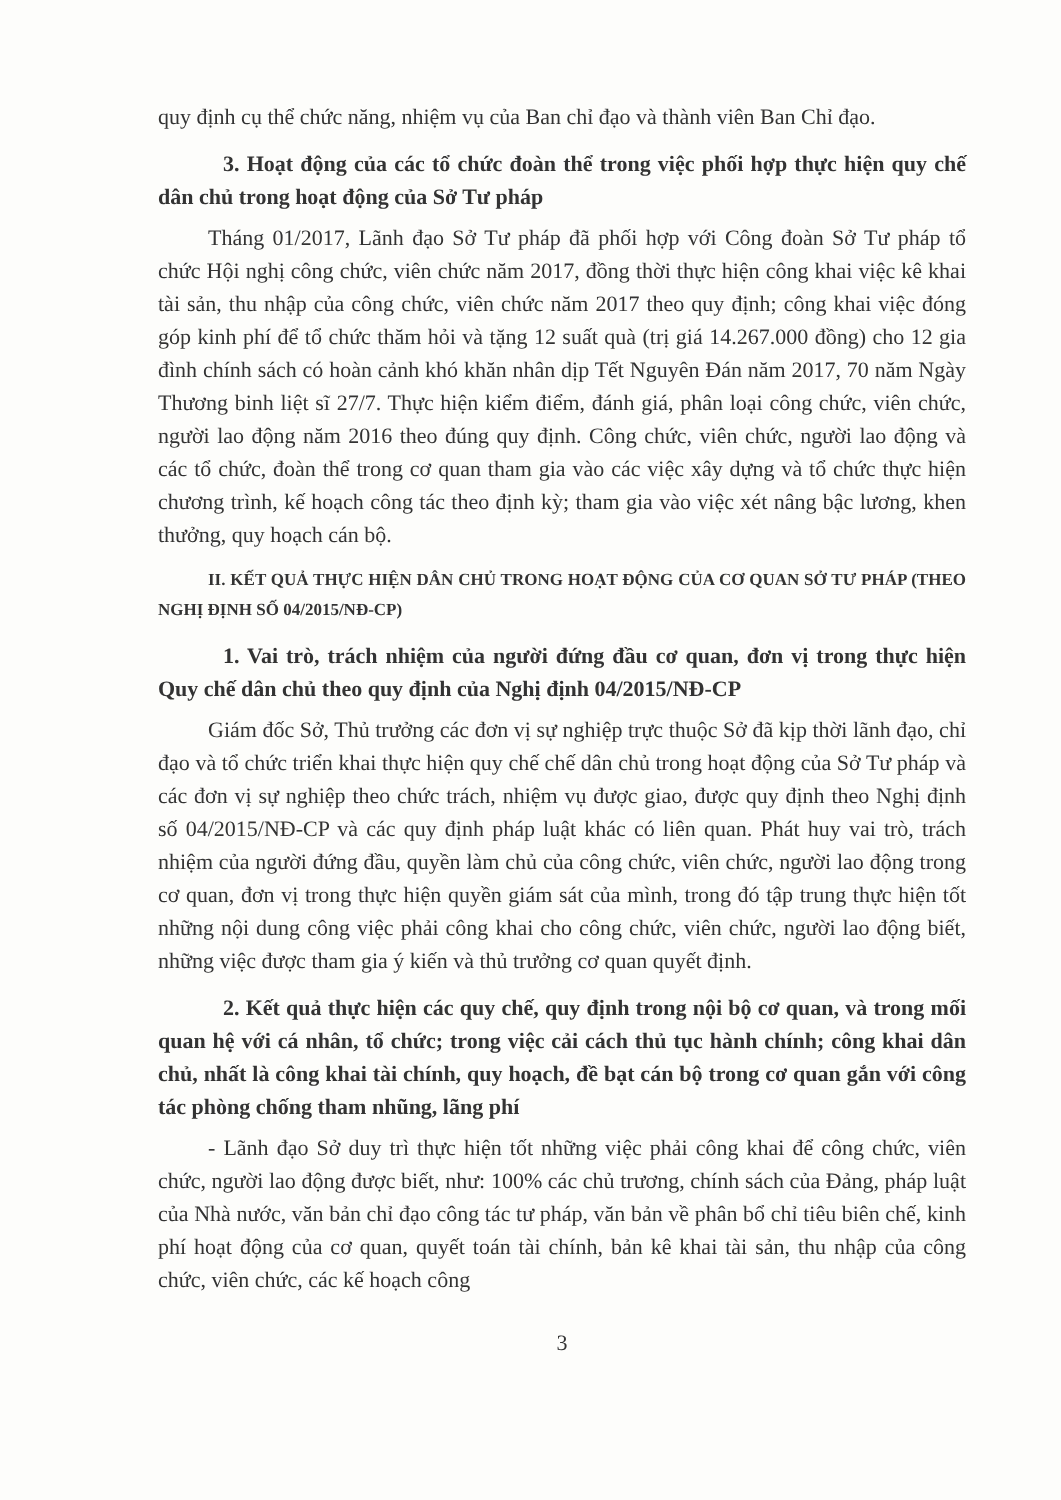quy định cụ thể chức năng, nhiệm vụ của Ban chỉ đạo và thành viên Ban Chỉ đạo.
3. Hoạt động của các tổ chức đoàn thể trong việc phối hợp thực hiện quy chế dân chủ trong hoạt động của Sở Tư pháp
Tháng 01/2017, Lãnh đạo Sở Tư pháp đã phối hợp với Công đoàn Sở Tư pháp tổ chức Hội nghị công chức, viên chức năm 2017, đồng thời thực hiện công khai việc kê khai tài sản, thu nhập của công chức, viên chức năm 2017 theo quy định; công khai việc đóng góp kinh phí để tổ chức thăm hỏi và tặng 12 suất quà (trị giá 14.267.000 đồng) cho 12 gia đình chính sách có hoàn cảnh khó khăn nhân dịp Tết Nguyên Đán năm 2017, 70 năm Ngày Thương binh liệt sĩ 27/7. Thực hiện kiểm điểm, đánh giá, phân loại công chức, viên chức, người lao động năm 2016 theo đúng quy định. Công chức, viên chức, người lao động và các tổ chức, đoàn thể trong cơ quan tham gia vào các việc xây dựng và tổ chức thực hiện chương trình, kế hoạch công tác theo định kỳ; tham gia vào việc xét nâng bậc lương, khen thưởng, quy hoạch cán bộ.
II. KẾT QUẢ THỰC HIỆN DÂN CHỦ TRONG HOẠT ĐỘNG CỦA CƠ QUAN SỞ TƯ PHÁP (THEO NGHỊ ĐỊNH SỐ 04/2015/NĐ-CP)
1. Vai trò, trách nhiệm của người đứng đầu cơ quan, đơn vị trong thực hiện Quy chế dân chủ theo quy định của Nghị định 04/2015/NĐ-CP
Giám đốc Sở, Thủ trưởng các đơn vị sự nghiệp trực thuộc Sở đã kịp thời lãnh đạo, chỉ đạo và tổ chức triển khai thực hiện quy chế chế dân chủ trong hoạt động của Sở Tư pháp và các đơn vị sự nghiệp theo chức trách, nhiệm vụ được giao, được quy định theo Nghị định số 04/2015/NĐ-CP và các quy định pháp luật khác có liên quan. Phát huy vai trò, trách nhiệm của người đứng đầu, quyền làm chủ của công chức, viên chức, người lao động trong cơ quan, đơn vị trong thực hiện quyền giám sát của mình, trong đó tập trung thực hiện tốt những nội dung công việc phải công khai cho công chức, viên chức, người lao động biết, những việc được tham gia ý kiến và thủ trưởng cơ quan quyết định.
2. Kết quả thực hiện các quy chế, quy định trong nội bộ cơ quan, và trong mối quan hệ với cá nhân, tổ chức; trong việc cải cách thủ tục hành chính; công khai dân chủ, nhất là công khai tài chính, quy hoạch, đề bạt cán bộ trong cơ quan gắn với công tác phòng chống tham nhũng, lãng phí
- Lãnh đạo Sở duy trì thực hiện tốt những việc phải công khai để công chức, viên chức, người lao động được biết, như: 100% các chủ trương, chính sách của Đảng, pháp luật của Nhà nước, văn bản chỉ đạo công tác tư pháp, văn bản về phân bổ chỉ tiêu biên chế, kinh phí hoạt động của cơ quan, quyết toán tài chính, bản kê khai tài sản, thu nhập của công chức, viên chức, các kế hoạch công
3